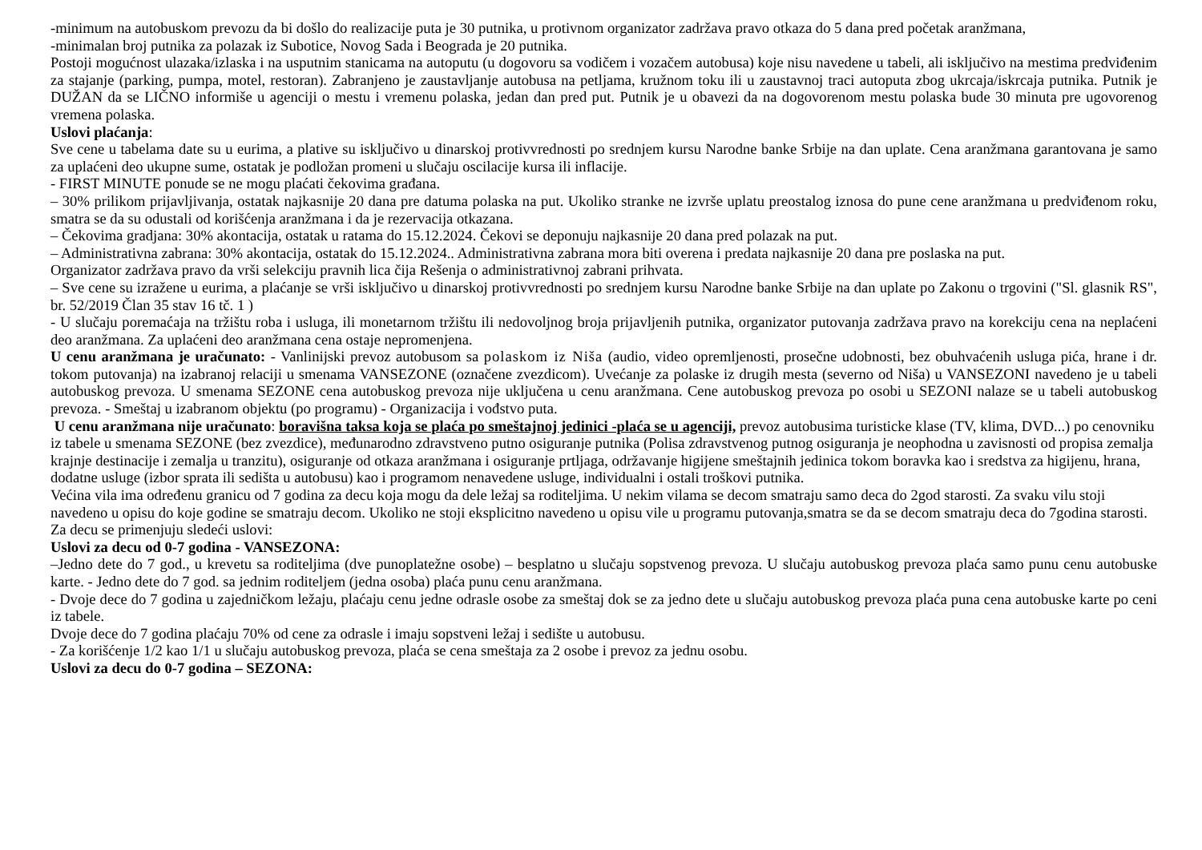-minimum na autobuskom prevozu da bi došlo do realizacije puta je 30 putnika, u protivnom organizator zadržava pravo otkaza do 5 dana pred početak aranžmana,
-minimalan broj putnika za polazak iz Subotice, Novog Sada i Beograda je 20 putnika.
Postoji mogućnost ulazaka/izlaska i na usputnim stanicama na autoputu (u dogovoru sa vodičem i vozačem autobusa) koje nisu navedene u tabeli, ali isključivo na mestima predviđenim za stajanje (parking, pumpa, motel, restoran). Zabranjeno je zaustavljanje autobusa na petljama, kružnom toku ili u zaustavnoj traci autoputa zbog ukrcaja/iskrcaja putnika. Putnik je DUŽAN da se LIČNO informiše u agenciji o mestu i vremenu polaska, jedan dan pred put. Putnik je u obavezi da na dogovorenom mestu polaska bude 30 minuta pre ugovorenog vremena polaska.
Uslovi plaćanja:
Sve cene u tabelama date su u eurima, a plative su isključivo u dinarskoj protivvrednosti po srednjem kursu Narodne banke Srbije na dan uplate. Cena aranžmana garantovana je samo za uplaćeni deo ukupne sume, ostatak je podložan promeni u slučaju oscilacije kursa ili inflacije.
- FIRST MINUTE ponude se ne mogu plaćati čekovima građana.
– 30% prilikom prijavljivanja, ostatak najkasnije 20 dana pre datuma polaska na put. Ukoliko stranke ne izvrše uplatu preostalog iznosa do pune cene aranžmana u predviđenom roku, smatra se da su odustali od korišćenja aranžmana i da je rezervacija otkazana.
– Čekovima gradjana: 30% akontacija, ostatak u ratama do 15.12.2024. Čekovi se deponuju najkasnije 20 dana pred polazak na put.
– Administrativna zabrana: 30% akontacija, ostatak do 15.12.2024.. Administrativna zabrana mora biti overena i predata najkasnije 20 dana pre poslaska na put.
Organizator zadržava pravo da vrši selekciju pravnih lica čija Rešenja o administrativnoj zabrani prihvata.
– Sve cene su izražene u eurima, a plaćanje se vrši isključivo u dinarskoj protivvrednosti po srednjem kursu Narodne banke Srbije na dan uplate po Zakonu o trgovini ("Sl. glasnik RS", br. 52/2019 Član 35 stav 16 tč. 1 )
- U slučaju poremaćaja na tržištu roba i usluga, ili monetarnom tržištu ili nedovoljnog broja prijavljenih putnika, organizator putovanja zadržava pravo na korekciju cena na neplaćeni deo aranžmana. Za uplaćeni deo aranžmana cena ostaje nepromenjena.
U cenu aranžmana je uračunato: - Vanlinijski prevoz autobusom sa polaskom iz Niša (audio, video opremljenosti, prosečne udobnosti, bez obuhvaćenih usluga pića, hrane i dr. tokom putovanja) na izabranoj relaciji u smenama VANSEZONE (označene zvezdicom). Uvećanje za polaske iz drugih mesta (severno od Niša) u VANSEZONI navedeno je u tabeli autobuskog prevoza. U smenama SEZONE cena autobuskog prevoza nije uključena u cenu aranžmana. Cene autobuskog prevoza po osobi u SEZONI nalaze se u tabeli autobuskog prevoza. - Smeštaj u izabranom objektu (po programu) - Organizacija i vođstvo puta.
U cenu aranžmana nije uračunato: boravišna taksa koja se plaća po smeštajnoj jedinici -plaća se u agenciji, prevoz autobusima turisticke klase (TV, klima, DVD...) po cenovniku iz tabele u smenama SEZONE (bez zvezdice), međunarodno zdravstveno putno osiguranje putnika (Polisa zdravstvenog putnog osiguranja je neophodna u zavisnosti od propisa zemalja krajnje destinacije i zemalja u tranzitu), osiguranje od otkaza aranžmana i osiguranje prtljaga, održavanje higijene smeštajnih jedinica tokom boravka kao i sredstva za higijenu, hrana, dodatne usluge (izbor sprata ili sedišta u autobusu) kao i programom nenavedene usluge, individualni i ostali troškovi putnika.
Većina vila ima određenu granicu od 7 godina za decu koja mogu da dele ležaj sa roditeljima. U nekim vilama se decom smatraju samo deca do 2god starosti. Za svaku vilu stoji navedeno u opisu do koje godine se smatraju decom. Ukoliko ne stoji eksplicitno navedeno u opisu vile u programu putovanja,smatra se da se decom smatraju deca do 7godina starosti. Za decu se primenjuju sledeći uslovi:
Uslovi za decu od 0-7 godina - VANSEZONA:
–Jedno dete do 7 god., u krevetu sa roditeljima (dve punoplatežne osobe) – besplatno u slučaju sopstvenog prevoza. U slučaju autobuskog prevoza plaća samo punu cenu autobuske karte. - Jedno dete do 7 god. sa jednim roditeljem (jedna osoba) plaća punu cenu aranžmana.
- Dvoje dece do 7 godina u zajedničkom ležaju, plaćaju cenu jedne odrasle osobe za smeštaj dok se za jedno dete u slučaju autobuskog prevoza plaća puna cena autobuske karte po ceni iz tabele.
Dvoje dece do 7 godina plaćaju 70% od cene za odrasle i imaju sopstveni ležaj i sedište u autobusu.
- Za korišćenje 1/2 kao 1/1 u slučaju autobuskog prevoza, plaća se cena smeštaja za 2 osobe i prevoz za jednu osobu.
Uslovi za decu do 0-7 godina – SEZONA: